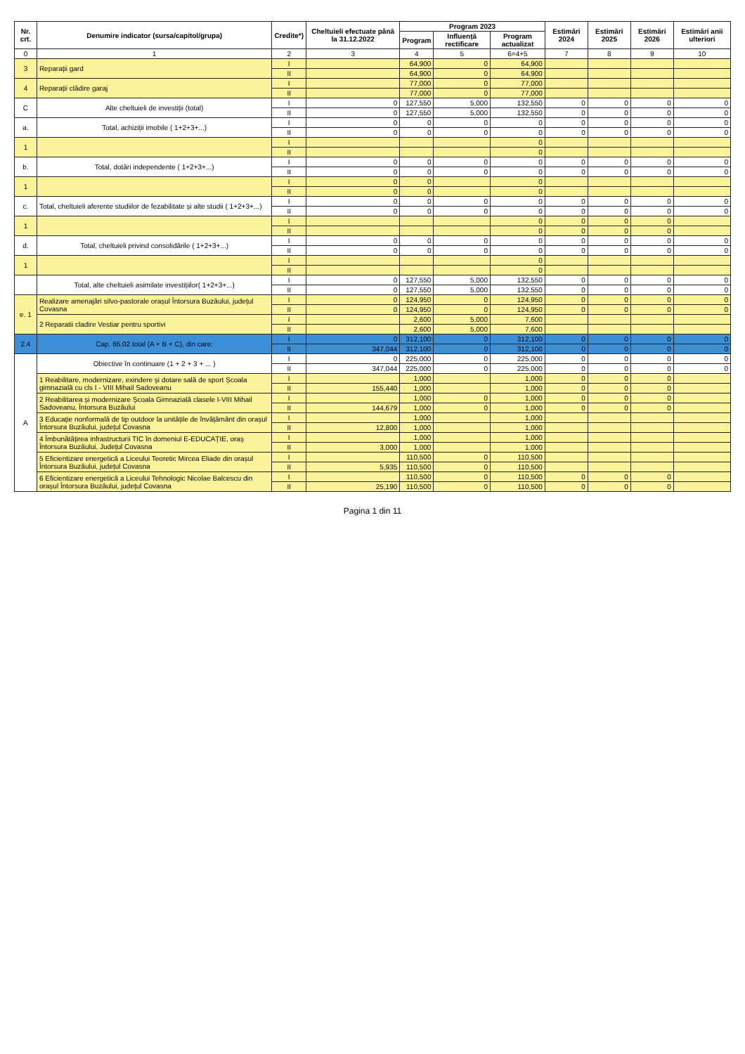| Nr. crt. | Denumire indicator (sursa/capitol/grupa) | Credite*) | Cheltuieli efectuate până la 31.12.2022 | Program 2023 | | | Estimări 2024 | Estimări 2025 | Estimări 2026 | Estimări anii ulteriori |
| --- | --- | --- | --- | --- | --- | --- | --- | --- | --- | --- |
| | | | | Program | Influență rectificare | Program actualizat | | | | |
| 0 | 1 | 2 | 3 | 4 | 5 | 6=4+5 | 7 | 8 | 9 | 10 |
| 3 | Reparații gard | I | | 64,900 | 0 | 64,900 | | | | |
| | | II | | 64,900 | 0 | 64,900 | | | | |
| 4 | Reparații clădire garaj | I | | 77,000 | 0 | 77,000 | | | | |
| | | II | | 77,000 | 0 | 77,000 | | | | |
| C | Alte cheltuieli de investiții (total) | I | 0 | 127,550 | 5,000 | 132,550 | 0 | 0 | 0 | 0 |
| | | II | 0 | 127,550 | 5,000 | 132,550 | 0 | 0 | 0 | 0 |
| a. | Total, achiziții imobile ( 1+2+3+...) | I | 0 | 0 | 0 | 0 | 0 | 0 | 0 | 0 |
| | | II | 0 | 0 | 0 | 0 | 0 | 0 | 0 | 0 |
| 1 | | I | | | | 0 | | | | |
| | | II | | | | 0 | | | | |
| b. | Total, dotări independente ( 1+2+3+...) | I | 0 | 0 | 0 | 0 | 0 | 0 | 0 | 0 |
| | | II | 0 | 0 | 0 | 0 | 0 | 0 | 0 | 0 |
| 1 | | I | 0 | 0 | | 0 | | | | |
| | | II | 0 | 0 | | 0 | | | | |
| c. | Total, cheltuieli aferente studiilor de fezabilitate și alte studii ( 1+2+3+...) | I | 0 | 0 | 0 | 0 | 0 | 0 | 0 | 0 |
| | | II | 0 | 0 | 0 | 0 | 0 | 0 | 0 | 0 |
| 1 | | I | | | | 0 | 0 | 0 | 0 | |
| | | II | | | | 0 | 0 | 0 | 0 | |
| d. | Total, cheltuieli privind consolidările ( 1+2+3+...) | I | 0 | 0 | 0 | 0 | 0 | 0 | 0 | 0 |
| | | II | 0 | 0 | 0 | 0 | 0 | 0 | 0 | 0 |
| 1 | | I | | | | 0 | | | | |
| | | II | | | | 0 | | | | |
| | Total, alte cheltuieli asimilate investițiilor( 1+2+3+...) | I | 0 | 127,550 | 5,000 | 132,550 | 0 | 0 | 0 | 0 |
| | | II | 0 | 127,550 | 5,000 | 132,550 | 0 | 0 | 0 | 0 |
| e. 1 | Realizare amenajări silvo-pastorale orașul Întorsura Buzăului, județul Covasna | I | 0 | 124,950 | 0 | 124,950 | 0 | 0 | 0 | 0 |
| | | II | 0 | 124,950 | 0 | 124,950 | 0 | 0 | 0 | 0 |
| | 2 Reparatii cladire Vestiar pentru sportivi | I | | 2,600 | 5,000 | 7,600 | | | | |
| | | II | | 2,600 | 5,000 | 7,600 | | | | |
| 2.4 | Cap. 65.02 total (A + B + C), din care: | I | 0 | 312,100 | 0 | 312,100 | 0 | 0 | 0 | 0 |
| | | II | 347,044 | 312,100 | 0 | 312,100 | 0 | 0 | 0 | 0 |
| A | Obiective în continuare (1 + 2 + 3 + ... ) | I | 0 | 225,000 | 0 | 225,000 | 0 | 0 | 0 | 0 |
| | | II | 347,044 | 225,000 | 0 | 225,000 | 0 | 0 | 0 | 0 |
| | 1 Reabilitare, modernizare, exindere și dotare sală de sport Școala gimnazială cu cls I - VIII Mihail Sadoveanu | I | | 1,000 | | 1,000 | 0 | 0 | 0 | |
| | | II | 155,440 | 1,000 | | 1,000 | 0 | 0 | 0 | |
| | 2 Reabilitarea și modernizare Școala Gimnazială clasele I-VIII Mihail Sadoveanu, Întorsura Buzăului | I | | 1,000 | 0 | 1,000 | 0 | 0 | 0 | |
| | | II | 144,679 | 1,000 | 0 | 1,000 | 0 | 0 | 0 | |
| | 3 Educație nonformală de tip outdoor la unitățile de învățământ din orașul Întorsura Buzăului, județul Covasna | I | | 1,000 | | 1,000 | | | | |
| | | II | 12,800 | 1,000 | | 1,000 | | | | |
| | 4 Îmbunătățirea infrastructurii TIC în domeniul E-EDUCAȚIE, oraș Întorsura Buzăului, Județul Covasna | I | | 1,000 | | 1,000 | | | | |
| | | II | 3,000 | 1,000 | | 1,000 | | | | |
| | 5 Eficientizare energetică a Liceului Teoretic Mircea Eliade din orașul Întorsura Buzăului, județul Covasna | I | | 110,500 | 0 | 110,500 | | | | |
| | | II | 5,935 | 110,500 | 0 | 110,500 | | | | |
| | 6 Eficientizare energetică a Liceului Tehnologic Nicolae Balcescu din orașul Întorsura Buzăului, județul Covasna | I | | 110,500 | 0 | 110,500 | 0 | 0 | 0 | |
| | | II | 25,190 | 110,500 | 0 | 110,500 | 0 | 0 | 0 | |
Pagina 1 din 11